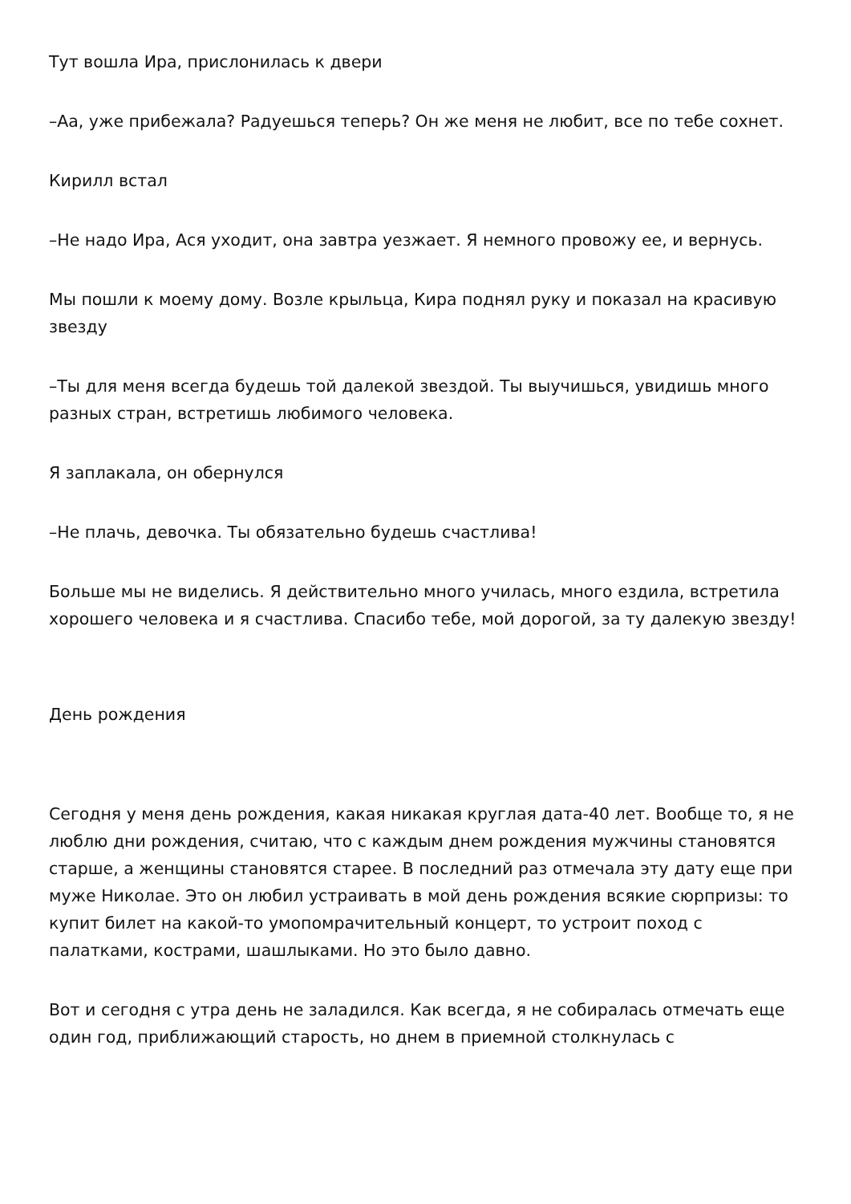Тут вошла Ира, прислонилась к двери
–Аа, уже прибежала? Радуешься теперь? Он же меня не любит, все по тебе сохнет.
Кирилл встал
–Не надо Ира, Ася уходит, она завтра уезжает. Я немного провожу ее, и вернусь.
Мы пошли к моему дому. Возле крыльца, Кира поднял руку и показал на красивую звезду
–Ты для меня всегда будешь той далекой звездой. Ты выучишься, увидишь много разных стран, встретишь любимого человека.
Я заплакала, он обернулся
–Не плачь, девочка. Ты обязательно будешь счастлива!
Больше мы не виделись. Я действительно много училась, много ездила, встретила хорошего человека и я счастлива. Спасибо тебе, мой дорогой, за ту далекую звезду!
День рождения
Сегодня у меня день рождения, какая никакая круглая дата-40 лет. Вообще то, я не люблю дни рождения, считаю, что с каждым днем рождения мужчины становятся старше, а женщины становятся старее. В последний раз отмечала эту дату еще при муже Николае. Это он любил устраивать в мой день рождения всякие сюрпризы: то купит билет на какой-то умопомрачительный концерт, то устроит поход с палатками, кострами, шашлыками. Но это было давно.
Вот и сегодня с утра день не заладился. Как всегда, я не собиралась отмечать еще один год, приближающий старость, но днем в приемной столкнулась с